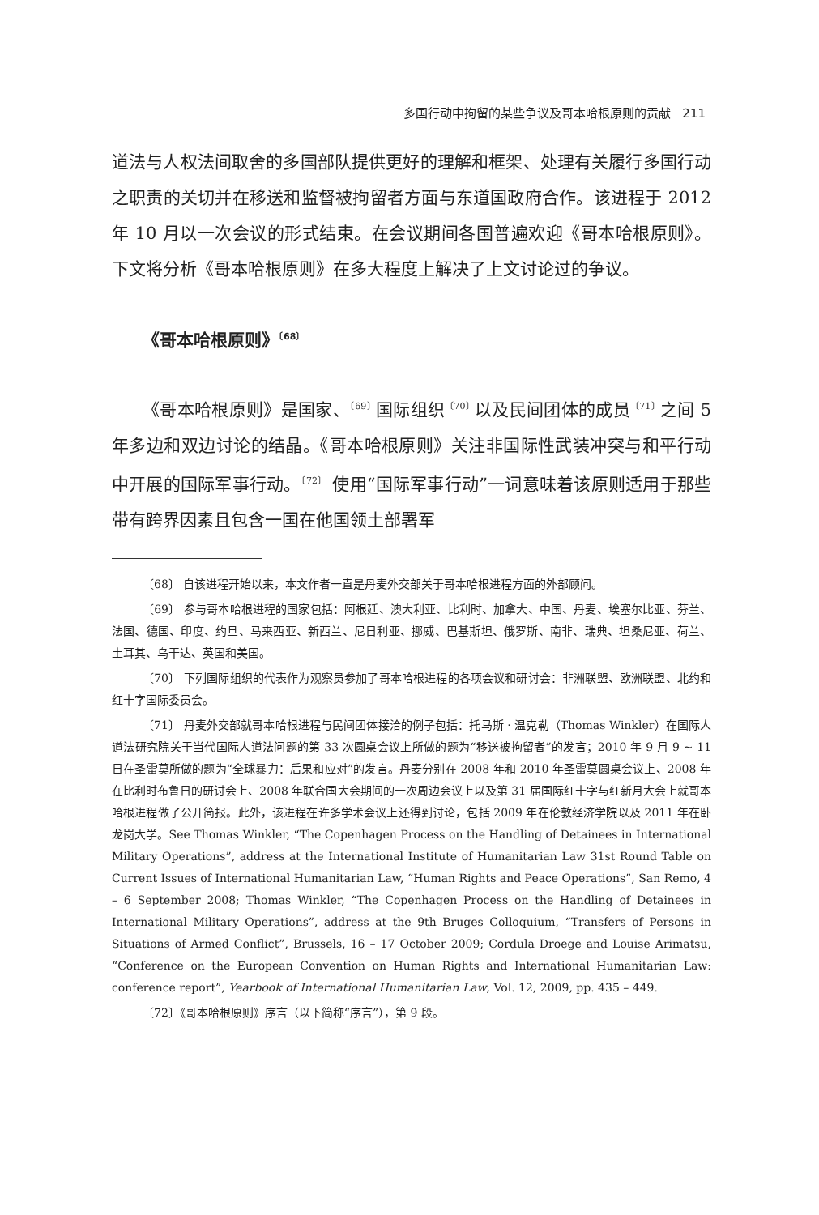多国行动中拘留的某些争议及哥本哈根原则的贡献 211
道法与人权法间取舍的多国部队提供更好的理解和框架、处理有关履行多国行动之职责的关切并在移送和监督被拘留者方面与东道国政府合作。该进程于 2012 年 10 月以一次会议的形式结束。在会议期间各国普遍欢迎《哥本哈根原则》。下文将分析《哥本哈根原则》在多大程度上解决了上文讨论过的争议。
《哥本哈根原则》<sup>〔68〕</sup>
《哥本哈根原则》是国家、<sup>〔69〕</sup>国际组织<sup>〔70〕</sup>以及民间团体的成员<sup>〔71〕</sup>之间 5 年多边和双边讨论的结晶。《哥本哈根原则》关注非国际性武装冲突与和平行动中开展的国际军事行动。<sup>〔72〕</sup> 使用“国际军事行动”一词意味着该原则适用于那些带有跨界因素且包含一国在他国领土部署军
〔68〕 自该进程开始以来，本文作者一直是丹麦外交部关于哥本哈根进程方面的外部顾问。
〔69〕 参与哥本哈根进程的国家包括：阿根廷、澳大利亚、比利时、加拿大、中国、丹麦、埃塞尔比亚、芬兰、法国、德国、印度、约旦、马来西亚、新西兰、尼日利亚、挪威、巴基斯坦、俄罗斯、南非、瑞典、坦桑尼亚、荷兰、土耳其、乌干达、英国和美国。
〔70〕 下列国际组织的代表作为观察员参加了哥本哈根进程的各项会议和研讨会：非洲联盟、欧洲联盟、北约和红十字国际委员会。
〔71〕 丹麦外交部就哥本哈根进程与民间团体接洽的例子包括：托马斯 · 温克勒（Thomas Winkler）在国际人道法研究院关于当代国际人道法问题的第 33 次圆桌会议上所做的题为“移送被拘留者”的发言；2010 年 9 月 9 ~ 11 日在圣雷莫所做的题为“全球暴力：后果和应对”的发言。丹麦分别在 2008 年和 2010 年圣雷莫圆桌会议上、2008 年在比利时布鲁日的研讨会上、2008 年联合国大会期间的一次周边会议上以及第 31 届国际红十字与红新月大会上就哥本哈根进程做了公开简报。此外，该进程在许多学术会议上还得到讨论，包括 2009 年在伦敦经济学院以及 2011 年在卧龙岗大学。See Thomas Winkler, “The Copenhagen Process on the Handling of Detainees in International Military Operations”, address at the International Institute of Humanitarian Law 31st Round Table on Current Issues of International Humanitarian Law, “Human Rights and Peace Operations”, San Remo, 4 – 6 September 2008; Thomas Winkler, “The Copenhagen Process on the Handling of Detainees in International Military Operations”, address at the 9th Bruges Colloquium, “Transfers of Persons in Situations of Armed Conflict”, Brussels, 16 – 17 October 2009; Cordula Droege and Louise Arimatsu, “Conference on the European Convention on Human Rights and International Humanitarian Law: conference report”, Yearbook of International Humanitarian Law, Vol. 12, 2009, pp. 435 – 449.
〔72〕《哥本哈根原则》序言（以下简称“序言”），第 9 段。